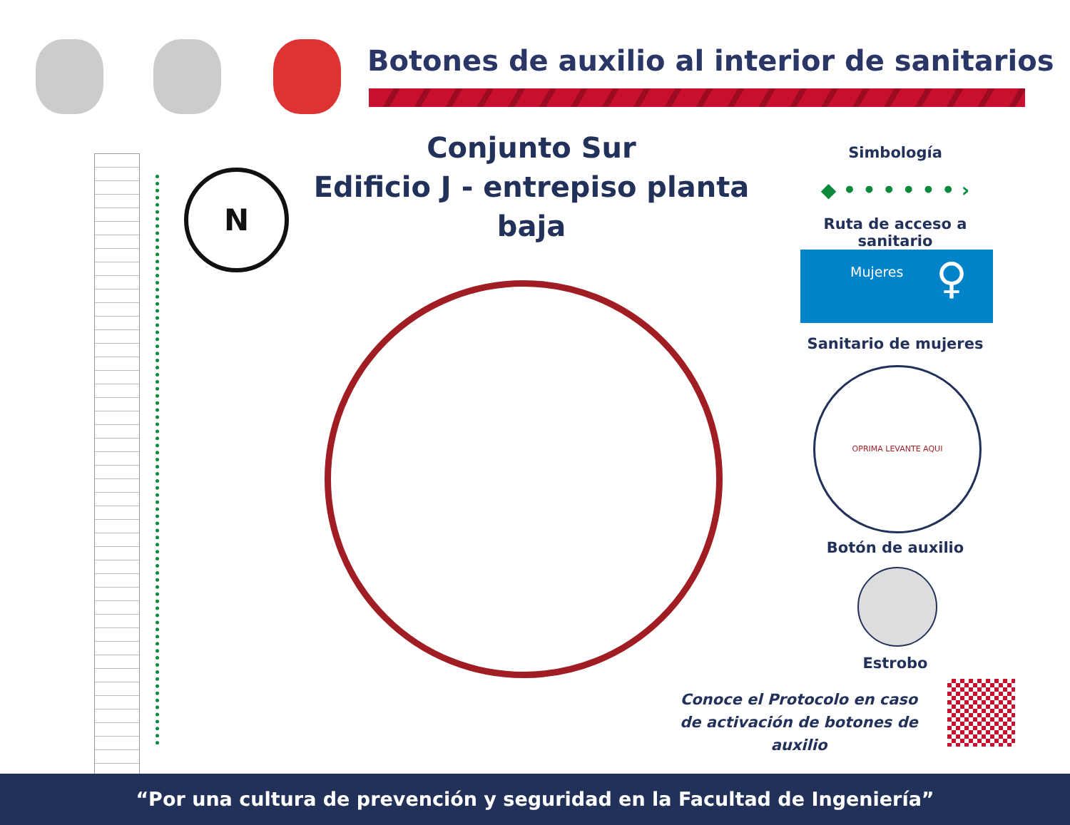Botones de auxilio al interior de sanitarios
Conjunto Sur
Edificio J - entrepiso planta baja
N
Simbología
◆ • • • • • • ›
Ruta de acceso a sanitario
Mujeres ♀
Sanitario de mujeres
OPRIMA LEVANTE AQUI
Botón de auxilio
Estrobo
Conoce el Protocolo en caso
de activación de botones de auxilio
“Por una cultura de prevención y seguridad en la Facultad de Ingeniería”